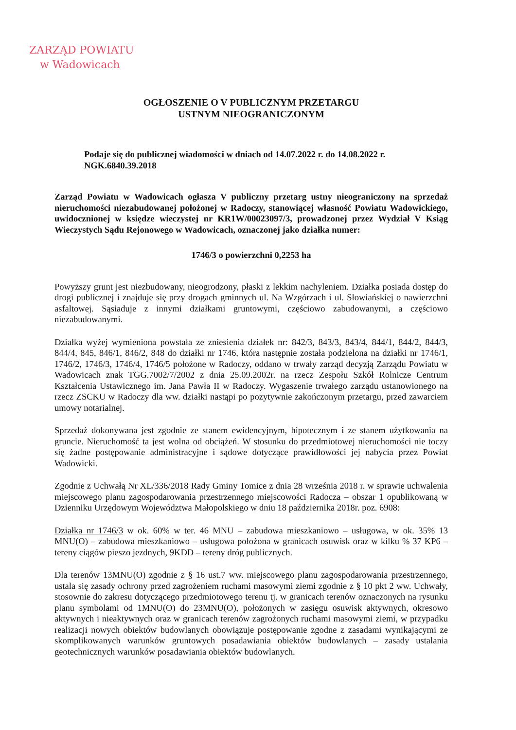ZARZĄD POWIATU
w Wadowicach
OGŁOSZENIE O V PUBLICZNYM PRZETARGU
USTNYM NIEOGRANICZONYM
Podaje się do publicznej wiadomości w dniach od 14.07.2022 r. do 14.08.2022 r.
NGK.6840.39.2018
Zarząd Powiatu w Wadowicach ogłasza V publiczny przetarg ustny nieograniczony na sprzedaż nieruchomości niezabudowanej położonej w Radoczy, stanowiącej własność Powiatu Wadowickiego, uwidocznionej w księdze wieczystej nr KR1W/00023097/3, prowadzonej przez Wydział V Ksiąg Wieczystych Sądu Rejonowego w Wadowicach, oznaczonej jako działka numer:
1746/3 o powierzchni 0,2253 ha
Powyższy grunt jest niezbudowany, nieogrodzony, płaski z lekkim nachyleniem. Działka posiada dostęp do drogi publicznej i znajduje się przy drogach gminnych ul. Na Wzgórzach i ul. Słowiańskiej o nawierzchni asfaltowej. Sąsiaduje z innymi działkami gruntowymi, częściowo zabudowanymi, a częściowo niezabudowanymi.
Działka wyżej wymieniona powstała ze zniesienia działek nr: 842/3, 843/3, 843/4, 844/1, 844/2, 844/3, 844/4, 845, 846/1, 846/2, 848 do działki nr 1746, która następnie została podzielona na działki nr 1746/1, 1746/2, 1746/3, 1746/4, 1746/5 położone w Radoczy, oddano w trwały zarząd decyzją Zarządu Powiatu w Wadowicach znak TGG.7002/7/2002 z dnia 25.09.2002r. na rzecz Zespołu Szkół Rolnicze Centrum Kształcenia Ustawicznego im. Jana Pawła II w Radoczy. Wygaszenie trwałego zarządu ustanowionego na rzecz ZSCKU w Radoczy dla ww. działki nastąpi po pozytywnie zakończonym przetargu, przed zawarciem umowy notarialnej.
Sprzedaż dokonywana jest zgodnie ze stanem ewidencyjnym, hipotecznym i ze stanem użytkowania na gruncie. Nieruchomość ta jest wolna od obciążeń. W stosunku do przedmiotowej nieruchomości nie toczy się żadne postępowanie administracyjne i sądowe dotyczące prawidłowości jej nabycia przez Powiat Wadowicki.
Zgodnie z Uchwałą Nr XL/336/2018 Rady Gminy Tomice z dnia 28 września 2018 r. w sprawie uchwalenia miejscowego planu zagospodarowania przestrzennego miejscowości Radocza – obszar 1 opublikowaną w Dzienniku Urzędowym Województwa Małopolskiego w dniu 18 października 2018r. poz. 6908:
Działka nr 1746/3 w ok. 60% w ter. 46 MNU – zabudowa mieszkaniowo – usługowa, w ok. 35% 13 MNU(O) – zabudowa mieszkaniowo – usługowa położona w granicach osuwisk oraz w kilku % 37 KP6 – tereny ciągów pieszo jezdnych, 9KDD – tereny dróg publicznych.
Dla terenów 13MNU(O) zgodnie z § 16 ust.7 ww. miejscowego planu zagospodarowania przestrzennego, ustala się zasady ochrony przed zagrożeniem ruchami masowymi ziemi zgodnie z § 10 pkt 2 ww. Uchwały, stosownie do zakresu dotyczącego przedmiotowego terenu tj. w granicach terenów oznaczonych na rysunku planu symbolami od 1MNU(O) do 23MNU(O), położonych w zasięgu osuwisk aktywnych, okresowo aktywnych i nieaktywnych oraz w granicach terenów zagrożonych ruchami masowymi ziemi, w przypadku realizacji nowych obiektów budowlanych obowiązuje postępowanie zgodne z zasadami wynikającymi ze skomplikowanych warunków gruntowych posadawiania obiektów budowlanych – zasady ustalania geotechnicznych warunków posadawiania obiektów budowlanych.